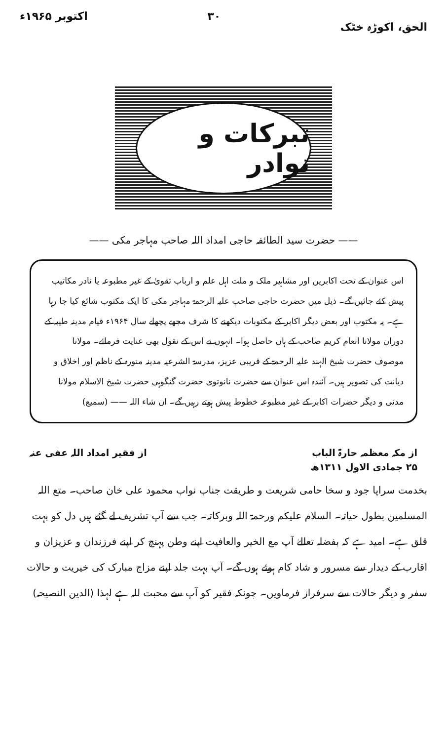الحق، اکوڑہ خٹک ۳۰ اکتوبر ۱۹۶۵ء
تبرکات و نوادر
—— حضرت سید الطائفہ حاجی امداد اللہ صاحب مہاجر مکی ——
اس عنوان کے تحت اکابرین اور مشاہیر ملک و ملت اہل علم و ارباب تقویٰ کے غیر مطبوعہ یا نادر مکاتیب پیش کئے جائیں گے۔ ذیل میں حضرت حاجی صاحب علیہ الرحمۃ مہاجر مکی کا ایک مکتوب شائع کیا جا رہا ہے۔ یہ مکتوب اور بعض دیگر اکابر کے مکتوبات دیکھنے کا شرف مجھے پچھلے سال ۱۹۶۴ء قیام مدینہ طیبہ کے دوران مولانا انعام کریم صاحب کے ہاں حاصل ہوا۔ انہوں نے اس کے نقول بھی عنایت فرمائے۔ مولانا موصوف حضرت شیخ الہند علیہ الرحمۃ کے قریبی عزیز، مدرسۃ الشرعیہ مدینہ منورہ کے ناظم اور اخلاق و دیانت کی تصویر ہیں۔ آئندہ اس عنوان سے حضرت نانوتوی حضرت گنگوہی حضرت شیخ الاسلام مولانا مدنی و دیگر حضرات اکابر کے غیر مطبوعہ خطوط پیش ہوتے رہیں گے۔ ان شاء اللہ —— (سمیع)
از مکہ معظمہ حارۃ الباب
۲۵ جمادی الاول ۱۳۱۱ھ
از فقیر امداد اللہ عفی عنہ
بخدمت سراپا جود و سخا حامی شریعت و طریقت جناب نواب محمود علی خان صاحب۔ متع اللہ المسلمین بطول حیاتہ۔ السلام علیکم ورحمۃ اللہ وبرکاتہ۔ جب سے آپ تشریف لے گئے ہیں دل کو بہت قلق ہے۔ امید ہے کہ بفضلہ تعالےٰ آپ مع الخیر والعافیت اپنے وطن پہنچ کر اپنے فرزندان و عزیزان و اقارب کے دیدار سے مسرور و شاد کام ہوئے ہوں گے۔ آپ بہت جلد اپنے مزاج مبارک کی خیریت و حالات سفر و دیگر حالات سے سرفراز فرماویں۔ چونکہ فقیر کو آپ سے محبت للہ ہے لہذا (الدین النصیحہ)